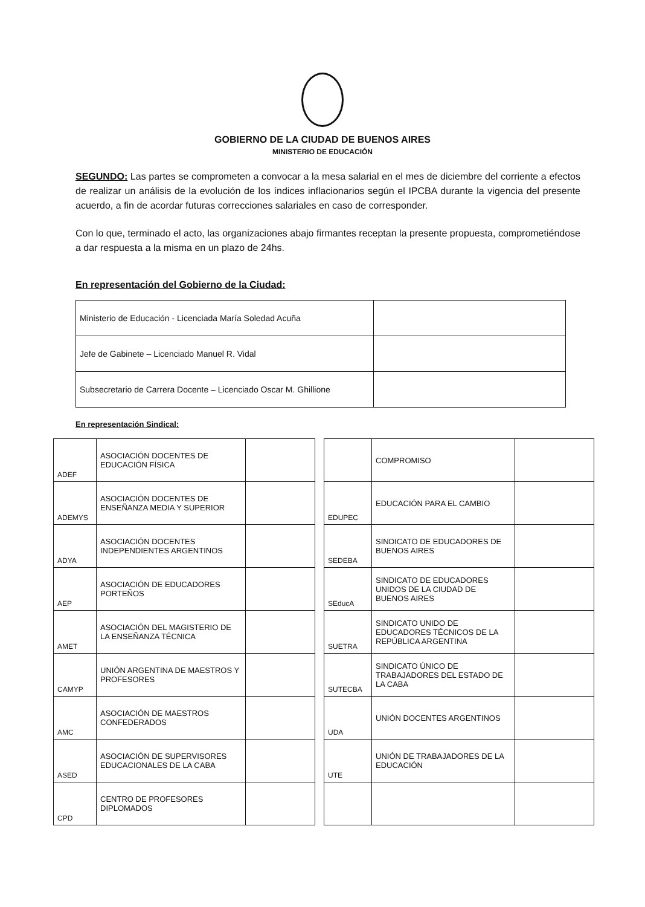GOBIERNO DE LA CIUDAD DE BUENOS AIRES
MINISTERIO DE EDUCACIÓN
SEGUNDO: Las partes se comprometen a convocar a la mesa salarial en el mes de diciembre del corriente a efectos de realizar un análisis de la evolución de los índices inflacionarios según el IPCBA durante la vigencia del presente acuerdo, a fin de acordar futuras correcciones salariales en caso de corresponder.
Con lo que, terminado el acto, las organizaciones abajo firmantes receptan la presente propuesta, comprometiéndose a dar respuesta a la misma en un plazo de 24hs.
En representación del Gobierno de la Ciudad:
| Ministerio de Educación - Licenciada María Soledad Acuña | |
| Jefe de Gabinete – Licenciado Manuel R. Vidal | |
| Subsecretario de Carrera Docente – Licenciado Oscar M. Ghillione | |
En representación Sindical:
| ADEF | ASOCIACIÓN DOCENTES DE EDUCACIÓN FÍSICA | |
| ADEMYS | ASOCIACIÓN DOCENTES DE ENSEÑANZA MEDIA Y SUPERIOR | |
| ADYA | ASOCIACIÓN DOCENTES INDEPENDIENTES ARGENTINOS | |
| AEP | ASOCIACIÓN DE EDUCADORES PORTEÑOS | |
| AMET | ASOCIACIÓN DEL MAGISTERIO DE LA ENSEÑANZA TÉCNICA | |
| CAMYP | UNIÓN ARGENTINA DE MAESTROS Y PROFESORES | |
| AMC | ASOCIACIÓN DE MAESTROS CONFEDERADOS | |
| ASED | ASOCIACIÓN DE SUPERVISORES EDUCACIONALES DE LA CABA | |
| CPD | CENTRO DE PROFESORES DIPLOMADOS | |
| | COMPROMISO | |
| EDUPEC | EDUCACIÓN PARA EL CAMBIO | |
| SEDEBA | SINDICATO DE EDUCADORES DE BUENOS AIRES | |
| SEducA | SINDICATO DE EDUCADORES UNIDOS DE LA CIUDAD DE BUENOS AIRES | |
| SUETRA | SINDICATO UNIDO DE EDUCADORES TÉCNICOS DE LA REPÚBLICA ARGENTINA | |
| SUTECBA | SINDICATO ÚNICO DE TRABAJADORES DEL ESTADO DE LA CABA | |
| UDA | UNIÓN DOCENTES ARGENTINOS | |
| UTE | UNIÓN DE TRABAJADORES DE LA EDUCACIÓN | |